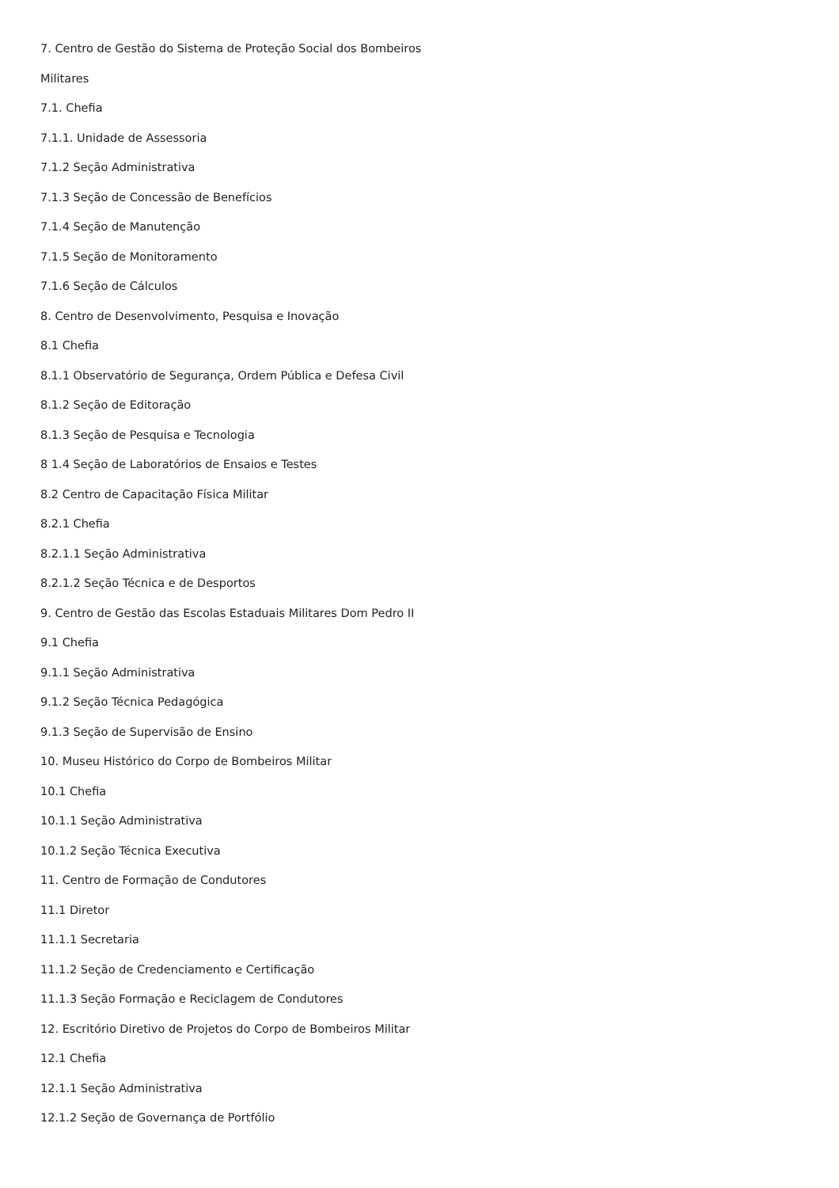7. Centro de Gestão do Sistema de Proteção Social dos Bombeiros
Militares
7.1. Chefia
7.1.1. Unidade de Assessoria
7.1.2 Seção Administrativa
7.1.3 Seção de Concessão de Benefícios
7.1.4 Seção de Manutenção
7.1.5 Seção de Monitoramento
7.1.6 Seção de Cálculos
8. Centro de Desenvolvimento, Pesquisa e Inovação
8.1 Chefia
8.1.1 Observatório de Segurança, Ordem Pública e Defesa Civil
8.1.2 Seção de Editoração
8.1.3 Seção de Pesquisa e Tecnologia
8 1.4 Seção de Laboratórios de Ensaios e Testes
8.2 Centro de Capacitação Física Militar
8.2.1 Chefia
8.2.1.1 Seção Administrativa
8.2.1.2 Seção Técnica e de Desportos
9. Centro de Gestão das Escolas Estaduais Militares Dom Pedro II
9.1 Chefia
9.1.1 Seção Administrativa
9.1.2 Seção Técnica Pedagógica
9.1.3 Seção de Supervisão de Ensino
10. Museu Histórico do Corpo de Bombeiros Militar
10.1 Chefia
10.1.1 Seção Administrativa
10.1.2 Seção Técnica Executiva
11. Centro de Formação de Condutores
11.1 Diretor
11.1.1 Secretaria
11.1.2 Seção de Credenciamento e Certificação
11.1.3 Seção Formação e Reciclagem de Condutores
12. Escritório Diretivo de Projetos do Corpo de Bombeiros Militar
12.1 Chefia
12.1.1 Seção Administrativa
12.1.2 Seção de Governança de Portfólio